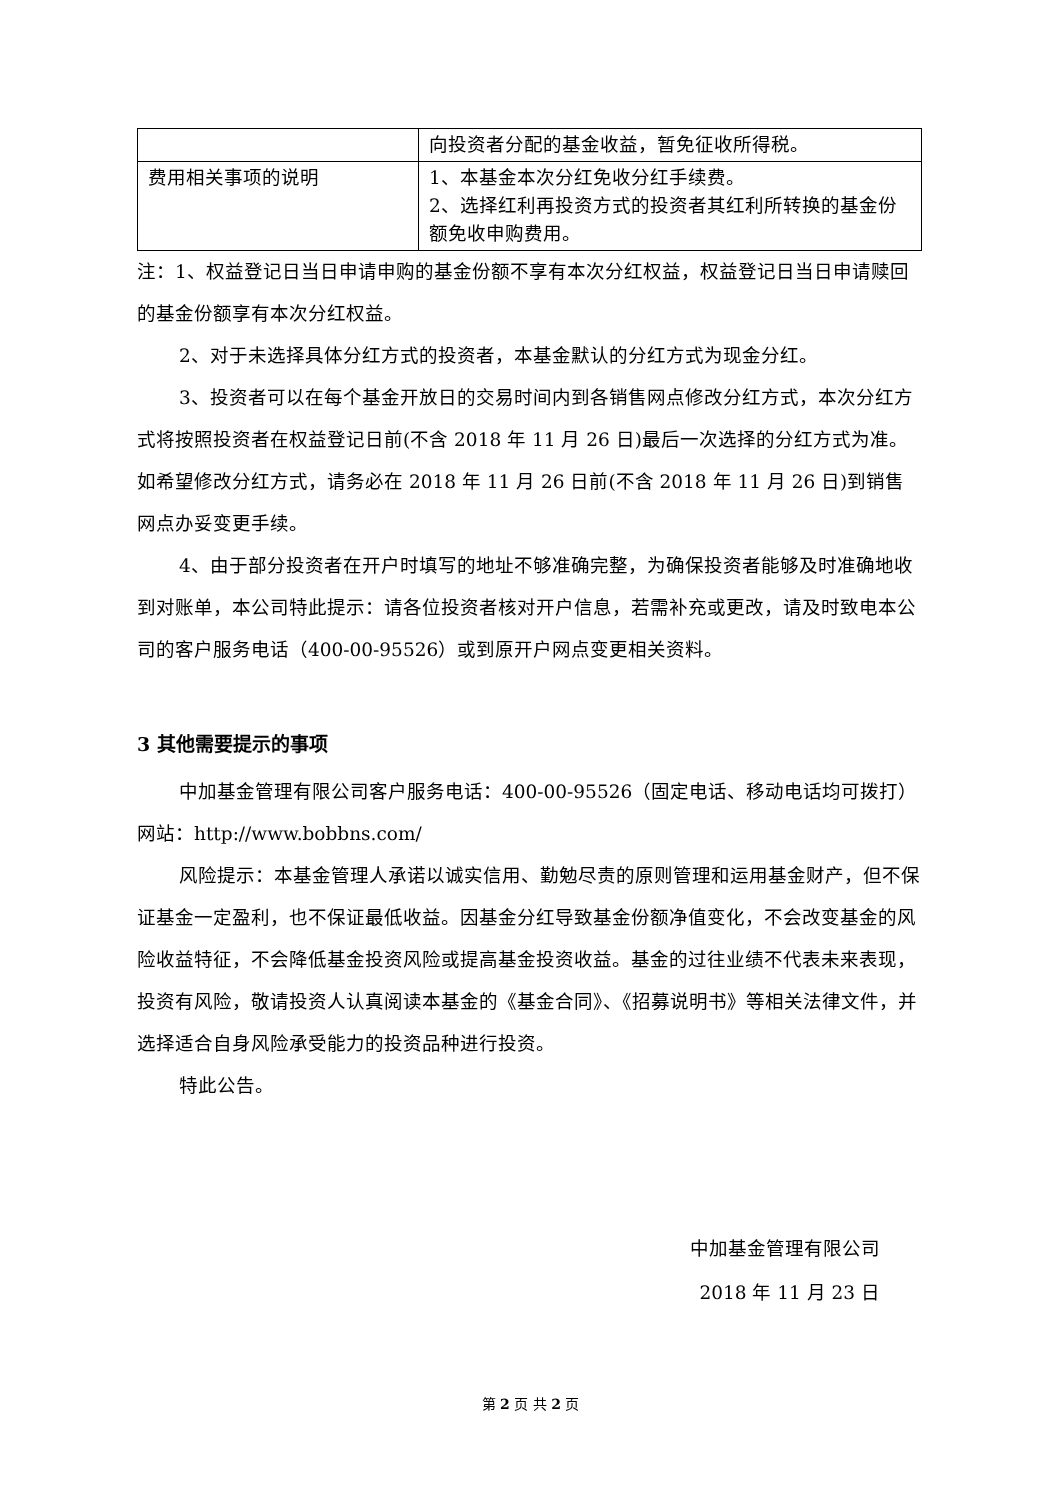| | 向投资者分配的基金收益，暂免征收所得税。 |
| 费用相关事项的说明 | 1、本基金本次分红免收分红手续费。 2、选择红利再投资方式的投资者其红利所转换的基金份额免收申购费用。 |
注：1、权益登记日当日申请申购的基金份额不享有本次分红权益，权益登记日当日申请赎回的基金份额享有本次分红权益。
2、对于未选择具体分红方式的投资者，本基金默认的分红方式为现金分红。
3、投资者可以在每个基金开放日的交易时间内到各销售网点修改分红方式，本次分红方式将按照投资者在权益登记日前(不含 2018 年 11 月 26 日)最后一次选择的分红方式为准。如希望修改分红方式，请务必在 2018 年 11 月 26 日前(不含 2018 年 11 月 26 日)到销售网点办妥变更手续。
4、由于部分投资者在开户时填写的地址不够准确完整，为确保投资者能够及时准确地收到对账单，本公司特此提示：请各位投资者核对开户信息，若需补充或更改，请及时致电本公司的客户服务电话（400-00-95526）或到原开户网点变更相关资料。
3 其他需要提示的事项
中加基金管理有限公司客户服务电话：400-00-95526（固定电话、移动电话均可拨打）网站：http://www.bobbns.com/
风险提示：本基金管理人承诺以诚实信用、勤勉尽责的原则管理和运用基金财产，但不保证基金一定盈利，也不保证最低收益。因基金分红导致基金份额净值变化，不会改变基金的风险收益特征，不会降低基金投资风险或提高基金投资收益。基金的过往业绩不代表未来表现，投资有风险，敬请投资人认真阅读本基金的《基金合同》、《招募说明书》等相关法律文件，并选择适合自身风险承受能力的投资品种进行投资。
特此公告。
中加基金管理有限公司
2018 年 11 月 23 日
第 2 页 共 2 页